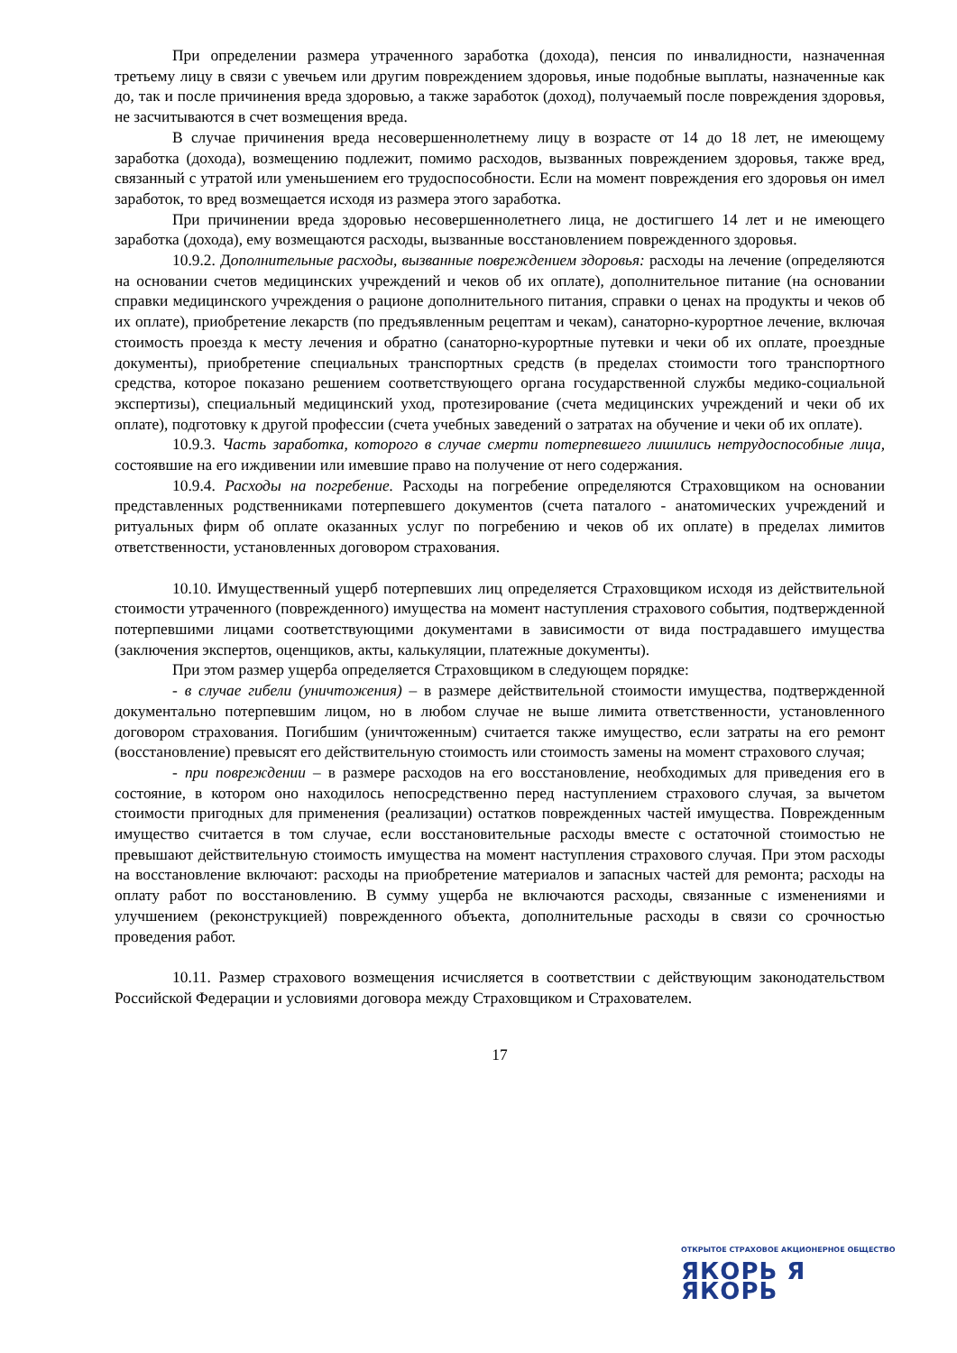При определении размера утраченного заработка (дохода), пенсия по инвалидности, назначенная третьему лицу в связи с увечьем или другим повреждением здоровья, иные подобные выплаты, назначенные как до, так и после причинения вреда здоровью, а также заработок (доход), получаемый после повреждения здоровья, не засчитываются в счет возмещения вреда.
В случае причинения вреда несовершеннолетнему лицу в возрасте от 14 до 18 лет, не имеющему заработка (дохода), возмещению подлежит, помимо расходов, вызванных повреждением здоровья, также вред, связанный с утратой или уменьшением его трудоспособности. Если на момент повреждения его здоровья он имел заработок, то вред возмещается исходя из размера этого заработка.
При причинении вреда здоровью несовершеннолетнего лица, не достигшего 14 лет и не имеющего заработка (дохода), ему возмещаются расходы, вызванные восстановлением поврежденного здоровья.
10.9.2. Дополнительные расходы, вызванные повреждением здоровья: расходы на лечение (определяются на основании счетов медицинских учреждений и чеков об их оплате), дополнительное питание (на основании справки медицинского учреждения о рационе дополнительного питания, справки о ценах на продукты и чеков об их оплате), приобретение лекарств (по предъявленным рецептам и чекам), санаторно-курортное лечение, включая стоимость проезда к месту лечения и обратно (санаторно-курортные путевки и чеки об их оплате, проездные документы), приобретение специальных транспортных средств (в пределах стоимости того транспортного средства, которое показано решением соответствующего органа государственной службы медико-социальной экспертизы), специальный медицинский уход, протезирование (счета медицинских учреждений и чеки об их оплате), подготовку к другой профессии (счета учебных заведений о затратах на обучение и чеки об их оплате).
10.9.3. Часть заработка, которого в случае смерти потерпевшего лишились нетрудоспособные лица, состоявшие на его иждивении или имевшие право на получение от него содержания.
10.9.4. Расходы на погребение. Расходы на погребение определяются Страховщиком на основании представленных родственниками потерпевшего документов (счета паталого - анатомических учреждений и ритуальных фирм об оплате оказанных услуг по погребению и чеков об их оплате) в пределах лимитов ответственности, установленных договором страхования.
10.10. Имущественный ущерб потерпевших лиц определяется Страховщиком исходя из действительной стоимости утраченного (поврежденного) имущества на момент наступления страхового события, подтвержденной потерпевшими лицами соответствующими документами в зависимости от вида пострадавшего имущества (заключения экспертов, оценщиков, акты, калькуляции, платежные документы).
При этом размер ущерба определяется Страховщиком в следующем порядке:
- в случае гибели (уничтожения) – в размере действительной стоимости имущества, подтвержденной документально потерпевшим лицом, но в любом случае не выше лимита ответственности, установленного договором страхования. Погибшим (уничтоженным) считается также имущество, если затраты на его ремонт (восстановление) превысят его действительную стоимость или стоимость замены на момент страхового случая;
- при повреждении – в размере расходов на его восстановление, необходимых для приведения его в состояние, в котором оно находилось непосредственно перед наступлением страхового случая, за вычетом стоимости пригодных для применения (реализации) остатков поврежденных частей имущества. Поврежденным имущество считается в том случае, если восстановительные расходы вместе с остаточной стоимостью не превышают действительную стоимость имущества на момент наступления страхового случая. При этом расходы на восстановление включают: расходы на приобретение материалов и запасных частей для ремонта; расходы на оплату работ по восстановлению. В сумму ущерба не включаются расходы, связанные с изменениями и улучшением (реконструкцией) поврежденного объекта, дополнительные расходы в связи со срочностью проведения работ.
10.11. Размер страхового возмещения исчисляется в соответствии с действующим законодательством Российской Федерации и условиями договора между Страховщиком и Страхователем.
17
ОТКРЫТОЕ СТРАХОВОЕ АКЦИОНЕРНОЕ ОБЩЕСТВО
ЯКОРЬ Я ЯКОРЬ